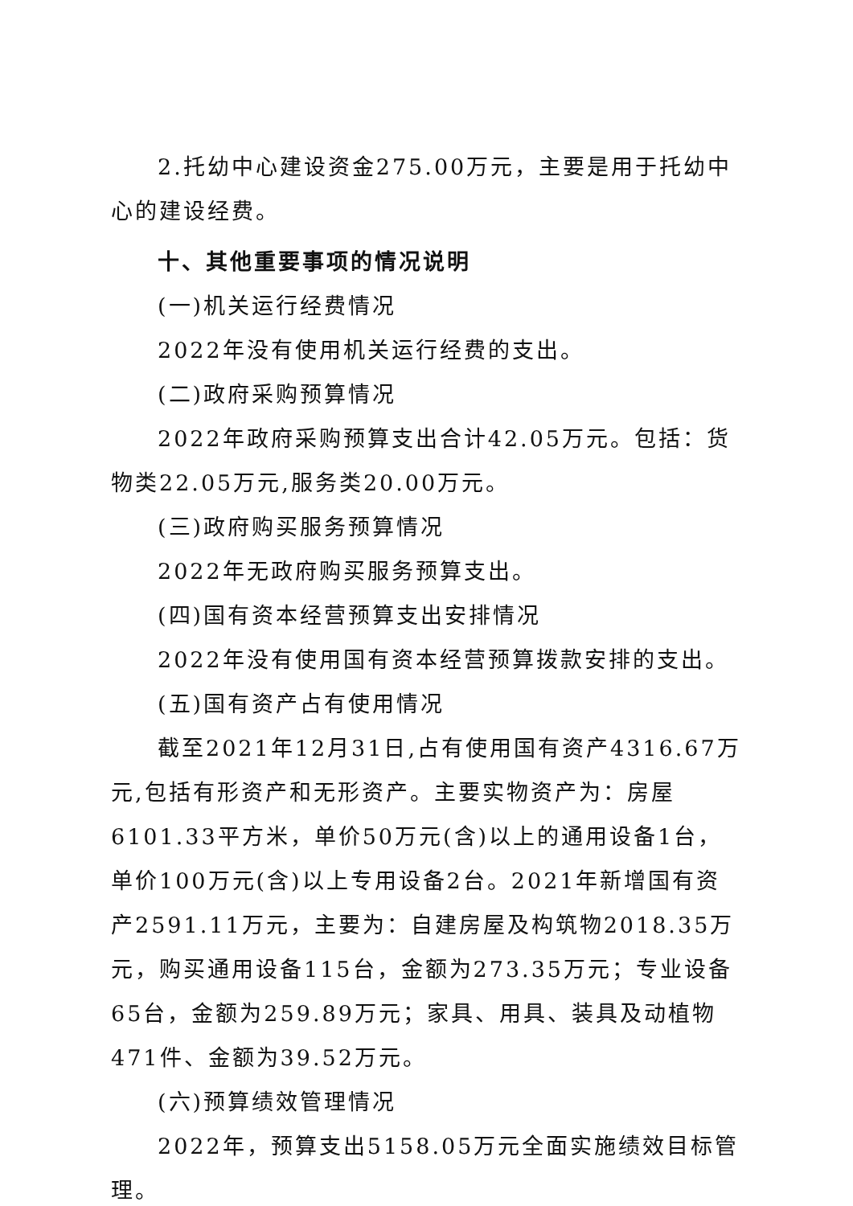2.托幼中心建设资金275.00万元，主要是用于托幼中心的建设经费。
十、其他重要事项的情况说明
(一)机关运行经费情况
2022年没有使用机关运行经费的支出。
(二)政府采购预算情况
2022年政府采购预算支出合计42.05万元。包括：货物类22.05万元,服务类20.00万元。
(三)政府购买服务预算情况
2022年无政府购买服务预算支出。
(四)国有资本经营预算支出安排情况
2022年没有使用国有资本经营预算拨款安排的支出。
(五)国有资产占有使用情况
截至2021年12月31日,占有使用国有资产4316.67万元,包括有形资产和无形资产。主要实物资产为：房屋6101.33平方米，单价50万元(含)以上的通用设备1台，单价100万元(含)以上专用设备2台。2021年新增国有资产2591.11万元，主要为：自建房屋及构筑物2018.35万元，购买通用设备115台，金额为273.35万元；专业设备65台，金额为259.89万元；家具、用具、装具及动植物471件、金额为39.52万元。
(六)预算绩效管理情况
2022年，预算支出5158.05万元全面实施绩效目标管理。